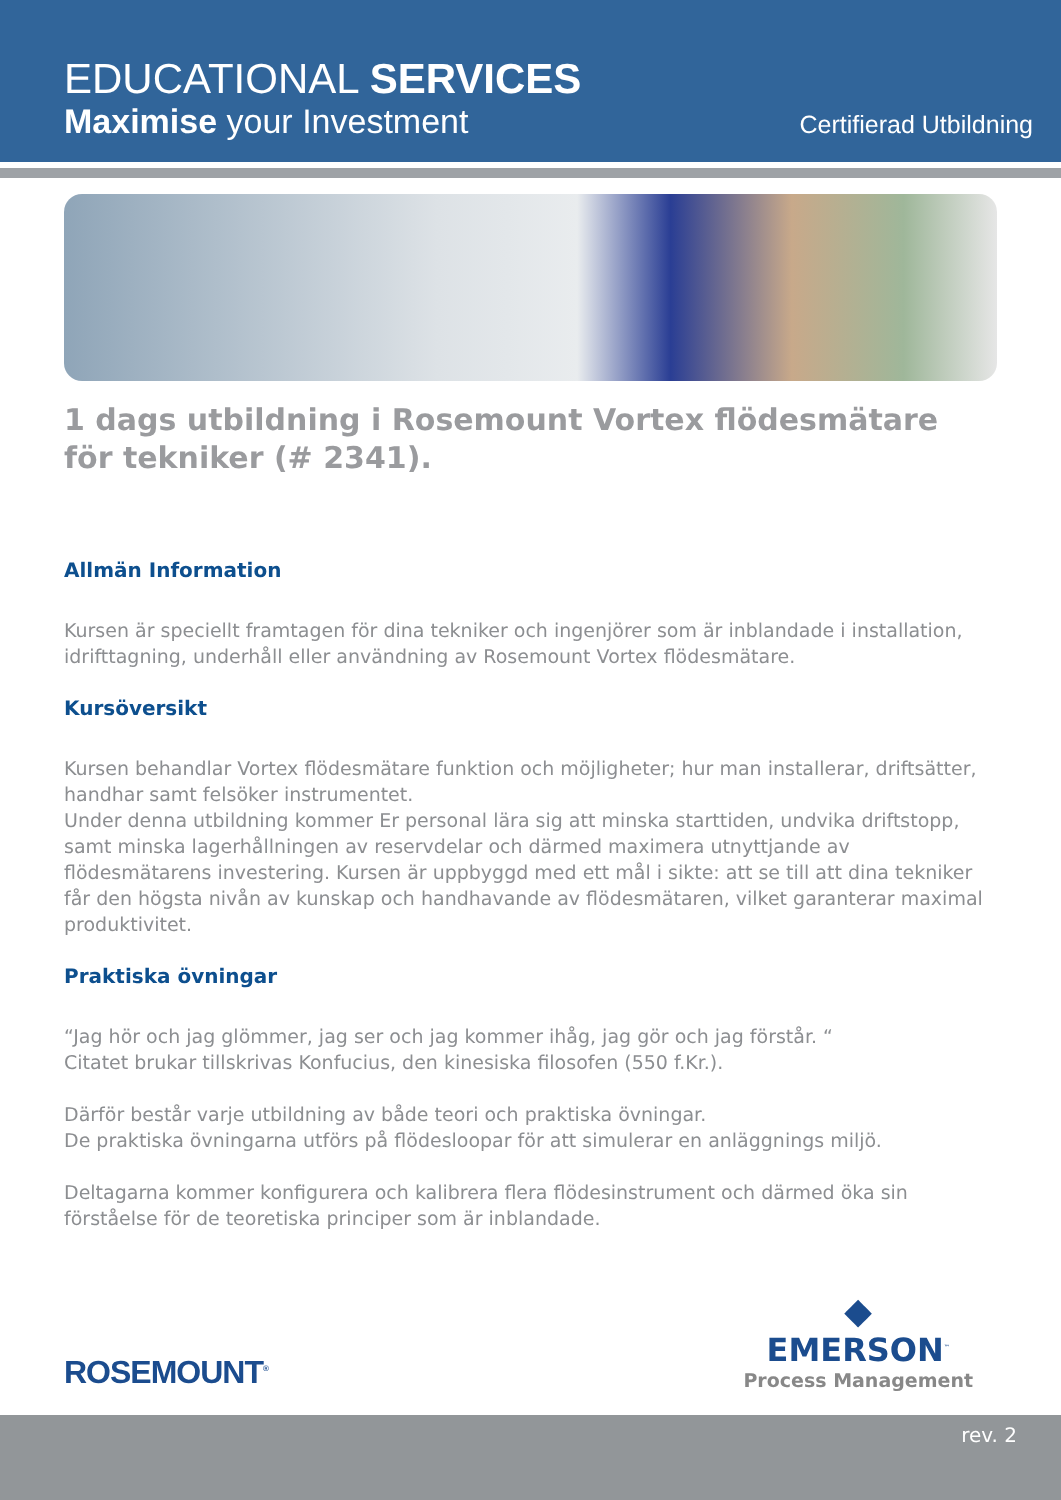EDUCATIONAL SERVICES
Maximise your Investment Certifierad Utbildning
1 dags utbildning i Rosemount Vortex flödesmätare
för tekniker (# 2341).
Allmän Information
Kursen är speciellt framtagen för dina tekniker och ingenjörer som är inblandade i installation, idrifttagning, underhåll eller användning av Rosemount Vortex flödesmätare.
Kursöversikt
Kursen behandlar Vortex flödesmätare funktion och möjligheter; hur man installerar, driftsätter, handhar samt felsöker instrumentet.
Under denna utbildning kommer Er personal lära sig att minska starttiden, undvika driftstopp, samt minska lagerhållningen av reservdelar och därmed maximera utnyttjande av flödesmätarens investering. Kursen är uppbyggd med ett mål i sikte: att se till att dina tekniker får den högsta nivån av kunskap och handhavande av flödesmätaren, vilket garanterar maximal produktivitet.
Praktiska övningar
“Jag hör och jag glömmer, jag ser och jag kommer ihåg, jag gör och jag förstår. “
Citatet brukar tillskrivas Konfucius, den kinesiska filosofen (550 f.Kr.).
Därför består varje utbildning av både teori och praktiska övningar.
De praktiska övningarna utförs på flödesloopar för att simulerar en anläggnings miljö.
Deltagarna kommer konfigurera och kalibrera flera flödesinstrument och därmed öka sin förståelse för de teoretiska principer som är inblandade.
ROSEMOUNT<sup>®</sup>
◆
EMERSON<sup>™</sup>
Process Management
rev. 2